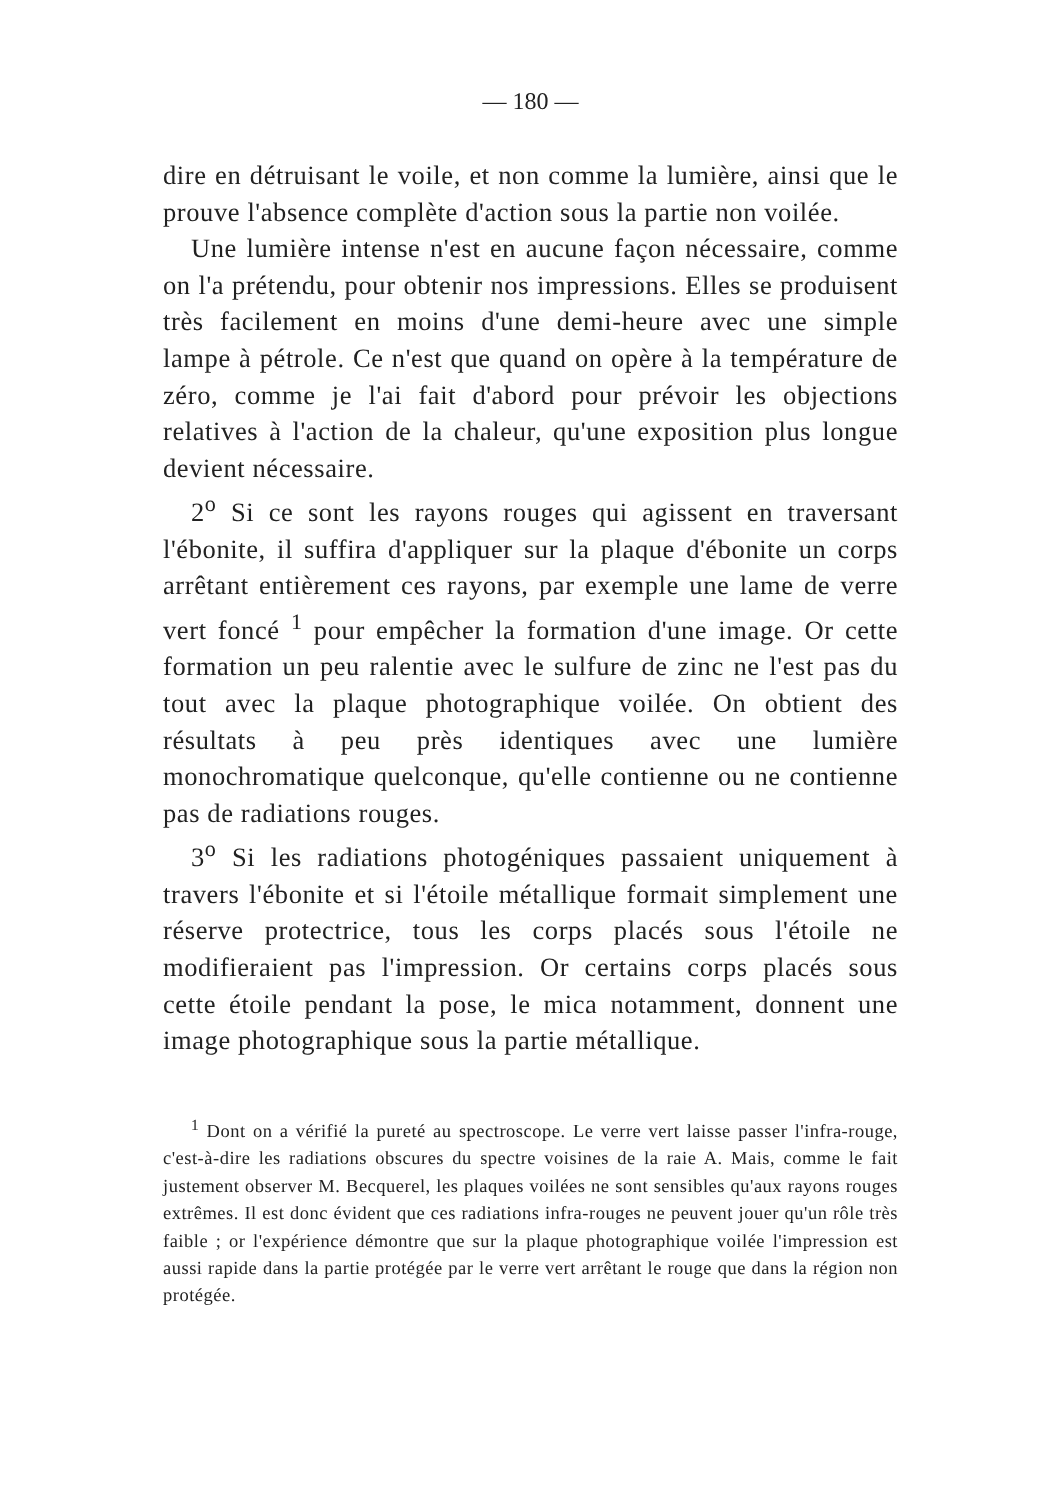— 180 —
dire en détruisant le voile, et non comme la lumière, ainsi que le prouve l'absence complète d'action sous la partie non voilée.
Une lumière intense n'est en aucune façon nécessaire, comme on l'a prétendu, pour obtenir nos impressions. Elles se produisent très facilement en moins d'une demi-heure avec une simple lampe à pétrole. Ce n'est que quand on opère à la température de zéro, comme je l'ai fait d'abord pour prévoir les objections relatives à l'action de la chaleur, qu'une exposition plus longue devient nécessaire.
2<sup>o</sup> Si ce sont les rayons rouges qui agissent en traversant l'ébonite, il suffira d'appliquer sur la plaque d'ébonite un corps arrêtant entièrement ces rayons, par exemple une lame de verre vert foncé <sup>1</sup> pour empêcher la formation d'une image. Or cette formation un peu ralentie avec le sulfure de zinc ne l'est pas du tout avec la plaque photographique voilée. On obtient des résultats à peu près identiques avec une lumière monochromatique quelconque, qu'elle contienne ou ne contienne pas de radiations rouges.
3<sup>o</sup> Si les radiations photogéniques passaient uniquement à travers l'ébonite et si l'étoile métallique formait simplement une réserve protectrice, tous les corps placés sous l'étoile ne modifieraient pas l'impression. Or certains corps placés sous cette étoile pendant la pose, le mica notamment, donnent une image photographique sous la partie métallique.
<sup>1</sup> Dont on a vérifié la pureté au spectroscope. Le verre vert laisse passer l'infra-rouge, c'est-à-dire les radiations obscures du spectre voisines de la raie A. Mais, comme le fait justement observer M. Becquerel, les plaques voilées ne sont sensibles qu'aux rayons rouges extrêmes. Il est donc évident que ces radiations infra-rouges ne peuvent jouer qu'un rôle très faible ; or l'expérience démontre que sur la plaque photographique voilée l'impression est aussi rapide dans la partie protégée par le verre vert arrêtant le rouge que dans la région non protégée.